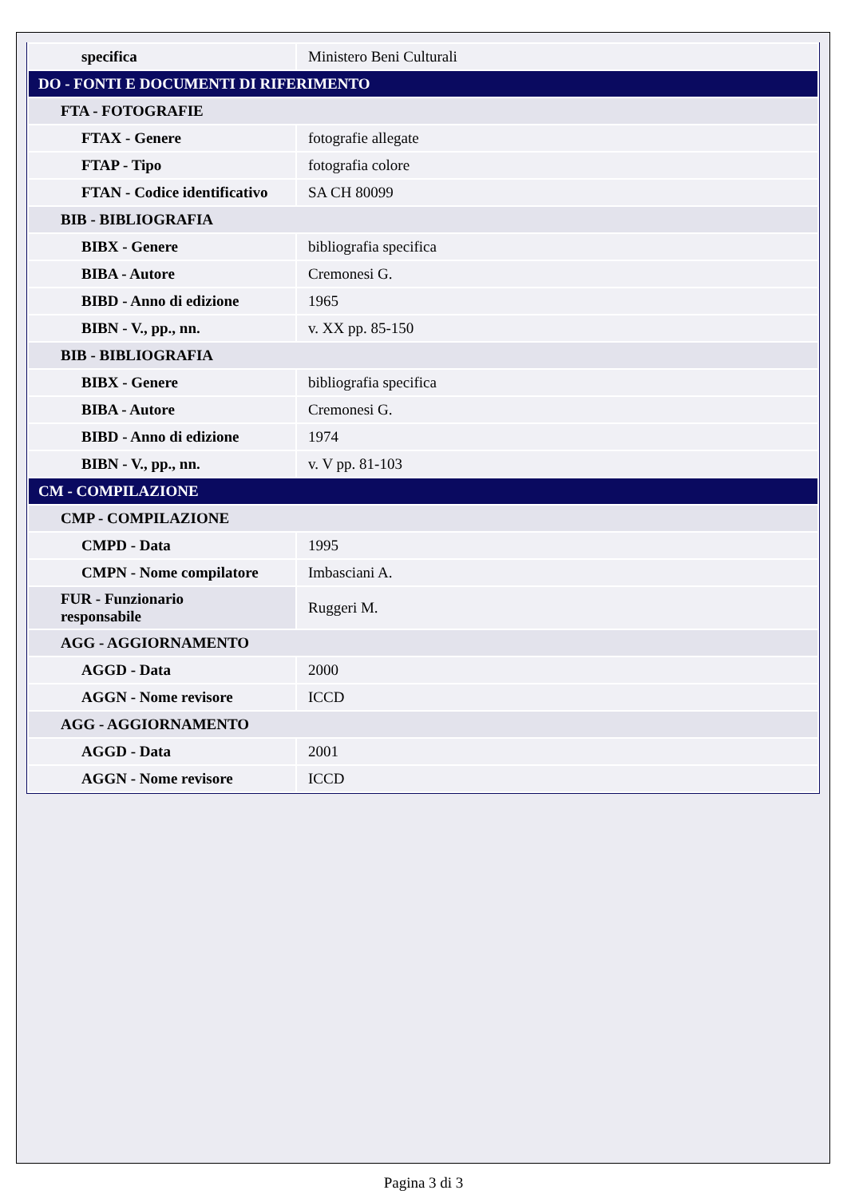| specifica | Ministero Beni Culturali |
| DO - FONTI E DOCUMENTI DI RIFERIMENTO | |
| FTA - FOTOGRAFIE | |
| FTAX - Genere | fotografie allegate |
| FTAP - Tipo | fotografia colore |
| FTAN - Codice identificativo | SA CH 80099 |
| BIB - BIBLIOGRAFIA | |
| BIBX - Genere | bibliografia specifica |
| BIBA - Autore | Cremonesi G. |
| BIBD - Anno di edizione | 1965 |
| BIBN - V., pp., nn. | v. XX pp. 85-150 |
| BIB - BIBLIOGRAFIA | |
| BIBX - Genere | bibliografia specifica |
| BIBA - Autore | Cremonesi G. |
| BIBD - Anno di edizione | 1974 |
| BIBN - V., pp., nn. | v. V pp. 81-103 |
| CM - COMPILAZIONE | |
| CMP - COMPILAZIONE | |
| CMPD - Data | 1995 |
| CMPN - Nome compilatore | Imbasciani A. |
| FUR - Funzionario responsabile | Ruggeri M. |
| AGG - AGGIORNAMENTO | |
| AGGD - Data | 2000 |
| AGGN - Nome revisore | ICCD |
| AGG - AGGIORNAMENTO | |
| AGGD - Data | 2001 |
| AGGN - Nome revisore | ICCD |
Pagina 3 di 3